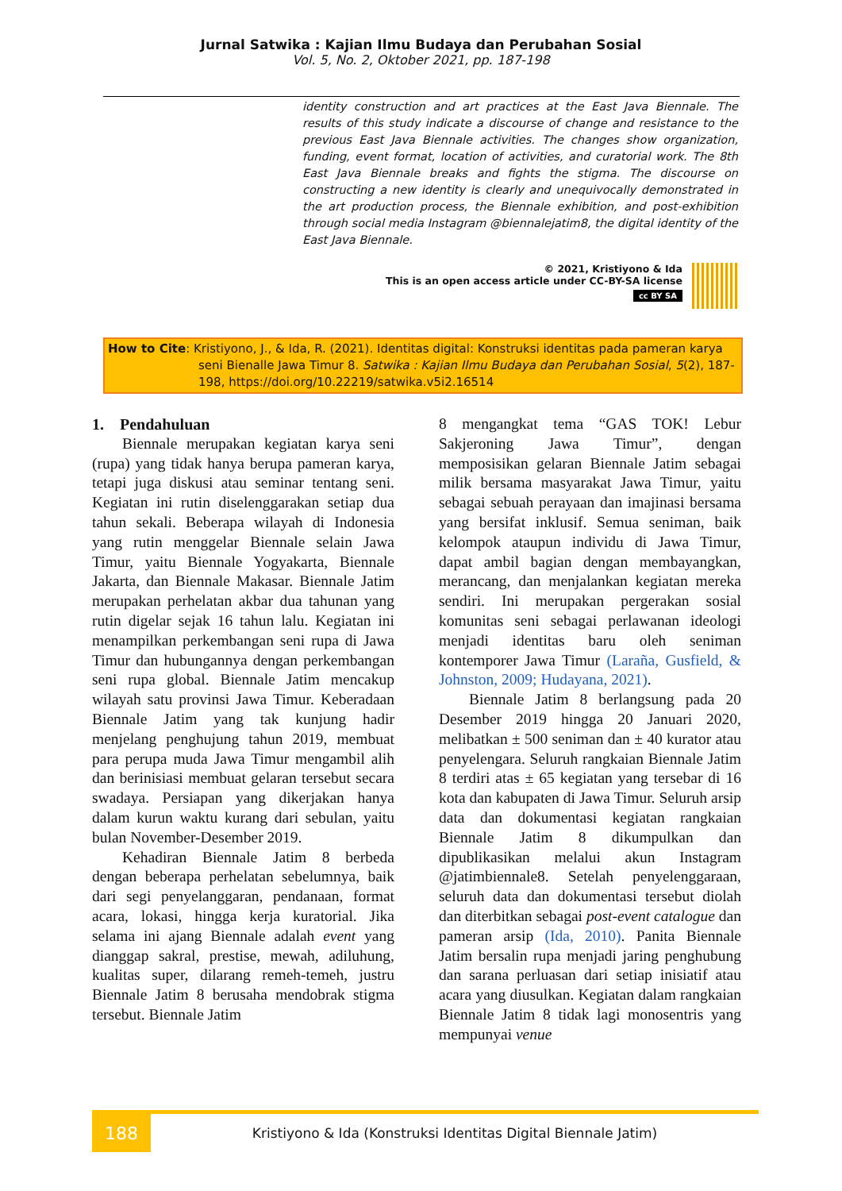Jurnal Satwika : Kajian Ilmu Budaya dan Perubahan Sosial
Vol. 5, No. 2, Oktober 2021, pp. 187-198
identity construction and art practices at the East Java Biennale. The results of this study indicate a discourse of change and resistance to the previous East Java Biennale activities. The changes show organization, funding, event format, location of activities, and curatorial work. The 8th East Java Biennale breaks and fights the stigma. The discourse on constructing a new identity is clearly and unequivocally demonstrated in the art production process, the Biennale exhibition, and post-exhibition through social media Instagram @biennalejatim8, the digital identity of the East Java Biennale.
© 2021, Kristiyono & Ida
This is an open access article under CC-BY-SA license
cc BY SA
How to Cite: Kristiyono, J., & Ida, R. (2021). Identitas digital: Konstruksi identitas pada pameran karya
seni Bienalle Jawa Timur 8. Satwika : Kajian Ilmu Budaya dan Perubahan Sosial, 5(2), 187-198, https://doi.org/10.22219/satwika.v5i2.16514
1. Pendahuluan
Biennale merupakan kegiatan karya seni (rupa) yang tidak hanya berupa pameran karya, tetapi juga diskusi atau seminar tentang seni. Kegiatan ini rutin diselenggarakan setiap dua tahun sekali. Beberapa wilayah di Indonesia yang rutin menggelar Biennale selain Jawa Timur, yaitu Biennale Yogyakarta, Biennale Jakarta, dan Biennale Makasar. Biennale Jatim merupakan perhelatan akbar dua tahunan yang rutin digelar sejak 16 tahun lalu. Kegiatan ini menampilkan perkembangan seni rupa di Jawa Timur dan hubungannya dengan perkembangan seni rupa global. Biennale Jatim mencakup wilayah satu provinsi Jawa Timur. Keberadaan Biennale Jatim yang tak kunjung hadir menjelang penghujung tahun 2019, membuat para perupa muda Jawa Timur mengambil alih dan berinisiasi membuat gelaran tersebut secara swadaya. Persiapan yang dikerjakan hanya dalam kurun waktu kurang dari sebulan, yaitu bulan November-Desember 2019.
Kehadiran Biennale Jatim 8 berbeda dengan beberapa perhelatan sebelumnya, baik dari segi penyelanggaran, pendanaan, format acara, lokasi, hingga kerja kuratorial. Jika selama ini ajang Biennale adalah event yang dianggap sakral, prestise, mewah, adiluhung, kualitas super, dilarang remeh-temeh, justru Biennale Jatim 8 berusaha mendobrak stigma tersebut. Biennale Jatim
8 mengangkat tema “GAS TOK! Lebur Sakjeroning Jawa Timur”, dengan memposisikan gelaran Biennale Jatim sebagai milik bersama masyarakat Jawa Timur, yaitu sebagai sebuah perayaan dan imajinasi bersama yang bersifat inklusif. Semua seniman, baik kelompok ataupun individu di Jawa Timur, dapat ambil bagian dengan membayangkan, merancang, dan menjalankan kegiatan mereka sendiri. Ini merupakan pergerakan sosial komunitas seni sebagai perlawanan ideologi menjadi identitas baru oleh seniman kontemporer Jawa Timur (Laraña, Gusfield, & Johnston, 2009; Hudayana, 2021).
Biennale Jatim 8 berlangsung pada 20 Desember 2019 hingga 20 Januari 2020, melibatkan ± 500 seniman dan ± 40 kurator atau penyelengara. Seluruh rangkaian Biennale Jatim 8 terdiri atas ± 65 kegiatan yang tersebar di 16 kota dan kabupaten di Jawa Timur. Seluruh arsip data dan dokumentasi kegiatan rangkaian Biennale Jatim 8 dikumpulkan dan dipublikasikan melalui akun Instagram @jatimbiennale8. Setelah penyelenggaraan, seluruh data dan dokumentasi tersebut diolah dan diterbitkan sebagai post-event catalogue dan pameran arsip (Ida, 2010). Panita Biennale Jatim bersalin rupa menjadi jaring penghubung dan sarana perluasan dari setiap inisiatif atau acara yang diusulkan. Kegiatan dalam rangkaian Biennale Jatim 8 tidak lagi monosentris yang mempunyai venue
188
Kristiyono & Ida (Konstruksi Identitas Digital Biennale Jatim)